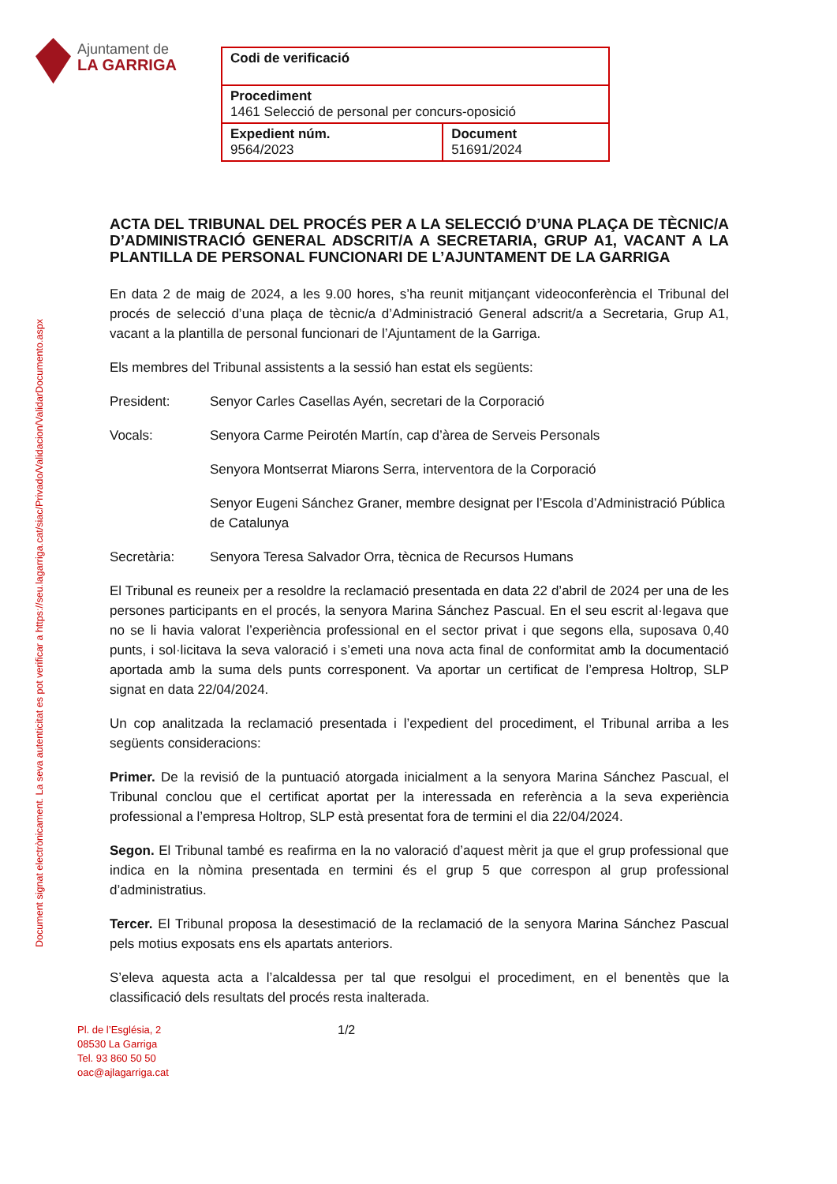Ajuntament de
LA GARRIGA
| Codi de verificació | |
| Procediment 1461 Selecció de personal per concurs-oposició | |
| Expedient núm. 9564/2023 | Document 51691/2024 |
Document signat electrònicament. La seva autenticitat es pot verificar a https://seu.lagarriga.cat/siac/Privado/Validacion/ValidarDocumento.aspx
ACTA DEL TRIBUNAL DEL PROCÉS PER A LA SELECCIÓ D’UNA PLAÇA DE TÈCNIC/A D’ADMINISTRACIÓ GENERAL ADSCRIT/A A SECRETARIA, GRUP A1, VACANT A LA PLANTILLA DE PERSONAL FUNCIONARI DE L’AJUNTAMENT DE LA GARRIGA
En data 2 de maig de 2024, a les 9.00 hores, s’ha reunit mitjançant videoconferència el Tribunal del procés de selecció d’una plaça de tècnic/a d’Administració General adscrit/a a Secretaria, Grup A1, vacant a la plantilla de personal funcionari de l’Ajuntament de la Garriga.
Els membres del Tribunal assistents a la sessió han estat els següents:
President: Senyor Carles Casellas Ayén, secretari de la Corporació
Vocals: Senyora Carme Peirotén Martín, cap d’àrea de Serveis Personals
Senyora Montserrat Miarons Serra, interventora de la Corporació
Senyor Eugeni Sánchez Graner, membre designat per l’Escola d’Administració Pública de Catalunya
Secretària: Senyora Teresa Salvador Orra, tècnica de Recursos Humans
El Tribunal es reuneix per a resoldre la reclamació presentada en data 22 d’abril de 2024 per una de les persones participants en el procés, la senyora Marina Sánchez Pascual. En el seu escrit al·legava que no se li havia valorat l’experiència professional en el sector privat i que segons ella, suposava 0,40 punts, i sol·licitava la seva valoració i s’emeti una nova acta final de conformitat amb la documentació aportada amb la suma dels punts corresponent. Va aportar un certificat de l’empresa Holtrop, SLP signat en data 22/04/2024.
Un cop analitzada la reclamació presentada i l’expedient del procediment, el Tribunal arriba a les següents consideracions:
Primer. De la revisió de la puntuació atorgada inicialment a la senyora Marina Sánchez Pascual, el Tribunal conclou que el certificat aportat per la interessada en referència a la seva experiència professional a l’empresa Holtrop, SLP està presentat fora de termini el dia 22/04/2024.
Segon. El Tribunal també es reafirma en la no valoració d’aquest mèrit ja que el grup professional que indica en la nòmina presentada en termini és el grup 5 que correspon al grup professional d’administratius.
Tercer. El Tribunal proposa la desestimació de la reclamació de la senyora Marina Sánchez Pascual pels motius exposats ens els apartats anteriors.
S’eleva aquesta acta a l’alcaldessa per tal que resolgui el procediment, en el benentès que la classificació dels resultats del procés resta inalterada.
Pl. de l’Església, 2
08530 La Garriga
Tel. 93 860 50 50
oac@ajlagarriga.cat
1/2